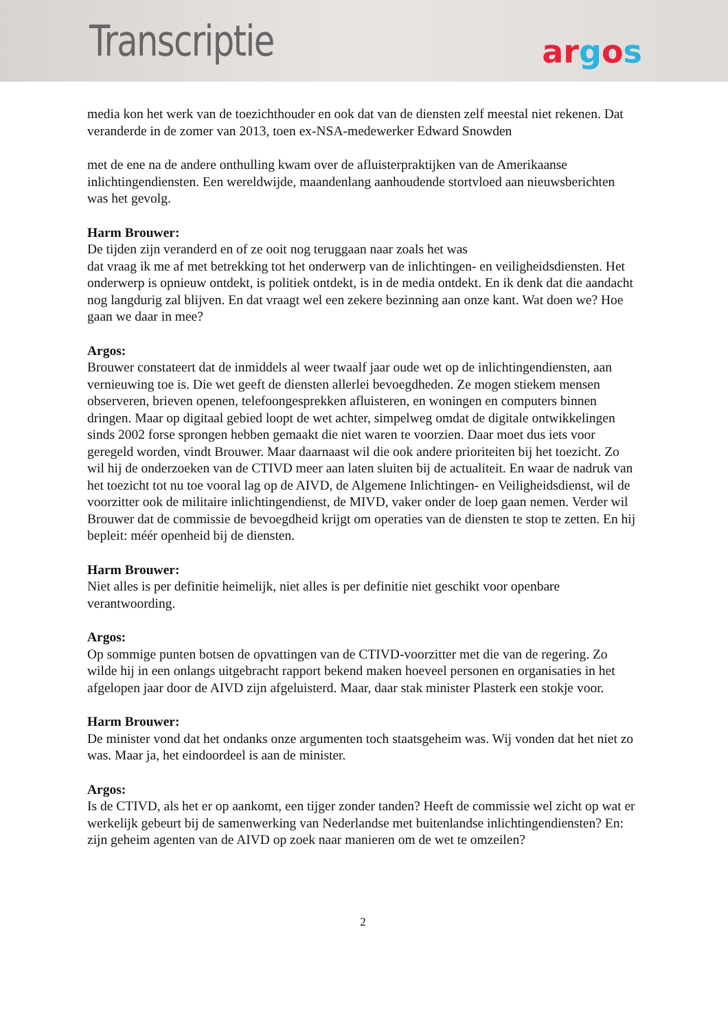Transcriptie
argos
media kon het werk van de toezichthouder en ook dat van de diensten zelf meestal niet rekenen. Dat veranderde in de zomer van 2013, toen ex-NSA-medewerker Edward Snowden
met de ene na de andere onthulling kwam over de afluisterpraktijken van de Amerikaanse inlichtingendiensten. Een wereldwijde, maandenlang aanhoudende stortvloed aan nieuwsberichten was het gevolg.
Harm Brouwer:
De tijden zijn veranderd en of ze ooit nog teruggaan naar zoals het was
dat vraag ik me af met betrekking tot het onderwerp van de inlichtingen- en veiligheidsdiensten. Het onderwerp is opnieuw ontdekt, is politiek ontdekt, is in de media ontdekt. En ik denk dat die aandacht nog langdurig zal blijven. En dat vraagt wel een zekere bezinning aan onze kant. Wat doen we? Hoe gaan we daar in mee?
Argos:
Brouwer constateert dat de inmiddels al weer twaalf jaar oude wet op de inlichtingendiensten, aan vernieuwing toe is. Die wet geeft de diensten allerlei bevoegdheden. Ze mogen stiekem mensen observeren, brieven openen, telefoongesprekken afluisteren, en woningen en computers binnen dringen. Maar op digitaal gebied loopt de wet achter, simpelweg omdat de digitale ontwikkelingen sinds 2002 forse sprongen hebben gemaakt die niet waren te voorzien. Daar moet dus iets voor geregeld worden, vindt Brouwer. Maar daarnaast wil die ook andere prioriteiten bij het toezicht. Zo wil hij de onderzoeken van de CTIVD meer aan laten sluiten bij de actualiteit. En waar de nadruk van het toezicht tot nu toe vooral lag op de AIVD, de Algemene Inlichtingen- en Veiligheidsdienst, wil de voorzitter ook de militaire inlichtingendienst, de MIVD, vaker onder de loep gaan nemen. Verder wil Brouwer dat de commissie de bevoegdheid krijgt om operaties van de diensten te stop te zetten. En hij bepleit: méér openheid bij de diensten.
Harm Brouwer:
Niet alles is per definitie heimelijk, niet alles is per definitie niet geschikt voor openbare verantwoording.
Argos:
Op sommige punten botsen de opvattingen van de CTIVD-voorzitter met die van de regering. Zo wilde hij in een onlangs uitgebracht rapport bekend maken hoeveel personen en organisaties in het afgelopen jaar door de AIVD zijn afgeluisterd. Maar, daar stak minister Plasterk een stokje voor.
Harm Brouwer:
De minister vond dat het ondanks onze argumenten toch staatsgeheim was. Wij vonden dat het niet zo was. Maar ja, het eindoordeel is aan de minister.
Argos:
Is de CTIVD, als het er op aankomt, een tijger zonder tanden? Heeft de commissie wel zicht op wat er werkelijk gebeurt bij de samenwerking van Nederlandse met buitenlandse inlichtingendiensten? En: zijn geheim agenten van de AIVD op zoek naar manieren om de wet te omzeilen?
2